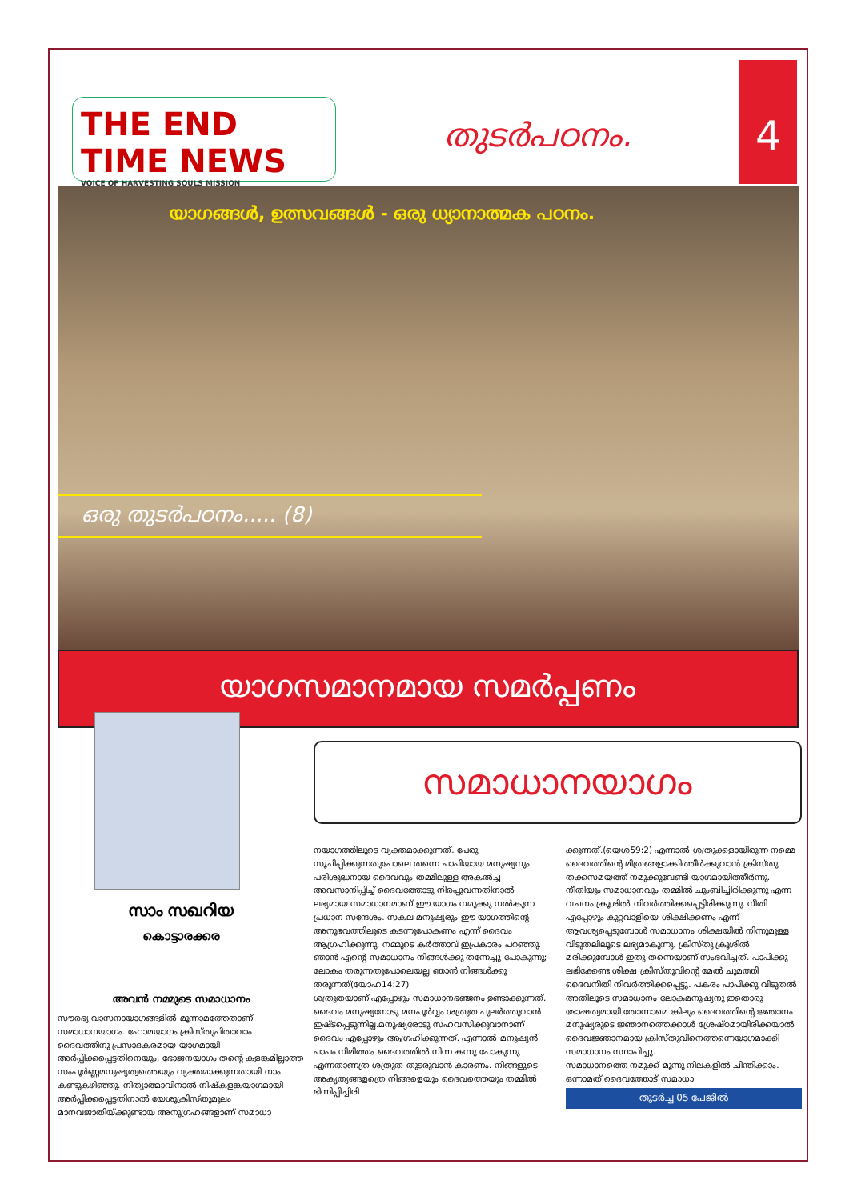THE END TIME NEWS
VOICE OF HARVESTING SOULS MISSION
തുടർപഠനം.
4
യാഗങ്ങൾ, ഉത്സവങ്ങൾ - ഒരു ധ്യാനാത്മക പഠനം.
ഒരു തുടർപഠനം..... (8)
യാഗസമാനമായ സമർപ്പണം
സാം സഖറിയ
കൊട്ടാരക്കര
അവൻ നമ്മുടെ സമാധാനം
സൗരഭ്യ വാസനായാഗങ്ങളിൽ മൂന്നാമത്തേതാണ് സമാധാനയാഗം. ഹോമയാഗം ക്രിസ്തുപിതാവാം ദൈവത്തിനു പ്രസാദകരമായ യാഗമായി അർപ്പിക്കപ്പെട്ടതിനെയും, ഭോജനയാഗം തന്റെ കളങ്കമില്ലാത്ത സംപൂർണ്ണമനുഷ്യത്വത്തെയും വ്യക്തമാക്കുന്നതായി നാം കണ്ടുകഴിഞ്ഞു. നിത്യാത്മാവിനാൽ നിഷ്കളങ്കയാഗമായി അർപ്പിക്കപ്പെട്ടതിനാൽ യേശുക്രിസ്തുമൂലം മാനവജാതിയ്ക്കുണ്ടായ അനുഗ്രഹങ്ങളാണ് സമാധാ
സമാധാനയാഗം
നയാഗത്തിലൂടെ വ്യക്തമാക്കുന്നത്. പേരു സൂചിപ്പിക്കുന്നതുപോലെ തന്നെ പാപിയായ മനുഷ്യനും പരിശുദ്ധനായ ദൈവവും തമ്മിലുള്ള അകൽച്ച അവസാനിപ്പിച്ച് ദൈവത്തോടു നിരപ്പുവന്നതിനാൽ ലഭ്യമായ സമാധാനമാണ് ഈ യാഗം നമുക്കു നൽകുന്ന പ്രധാന സന്ദേശം. സകല മനുഷ്യരും ഈ യാഗത്തിന്റെ അനുഭവത്തിലൂടെ കടന്നുപോകണം എന്ന് ദൈവം ആഗ്രഹിക്കുന്നു. നമ്മുടെ കർത്താവ് ഇപ്രകാരം പറഞ്ഞു. ഞാൻ എന്റെ സമാധാനം നിങ്ങൾക്കു തന്നേച്ചു പോകുന്നു; ലോകം തരുന്നതുപോലെയല്ല ഞാൻ നിങ്ങൾക്കു തരുന്നത്(യോഹ14:27)
ശത്രുതയാണ് എപ്പോഴും സമാധാനഭഞ്ജനം ഉണ്ടാക്കുന്നത്. ദൈവം മനുഷ്യനോടു മനപൂർവ്വം ശത്രുത പുലർത്തുവാൻ ഇഷ്ടപ്പെടുന്നില്ല.മനുഷ്യരോടു സഹവസിക്കുവാനാണ് ദൈവം എപ്പോഴും ആഗ്രഹിക്കുന്നത്. എന്നാൽ മനുഷ്യൻ പാപം നിമിത്തം ദൈവത്തിൽ നിന്ന കന്നു പോകുന്നു എന്നതാണത്ര ശത്രുത തുടരുവാൻ കാരണം. നിങ്ങളുടെ അകൃത്യങ്ങളത്രെ നിങ്ങളെയും ദൈവത്തെയും തമ്മിൽ ഭിന്നിപ്പിച്ചിരി
ക്കുന്നത്.(യെശ59:2) എന്നാൽ ശത്രുക്കളായിരുന്ന നമ്മെ ദൈവത്തിന്റെ മിത്രങ്ങളാക്കിത്തീർക്കുവാൻ ക്രിസ്തു തക്കസമയത്ത് നമുക്കുവേണ്ടി യാഗമായിത്തീർന്നു. നീതിയും സമാധാനവും തമ്മിൽ ചുംബിച്ചിരിക്കുന്നു എന്ന വചനം ക്രൂശിൽ നിവർത്തിക്കപ്പെട്ടിരിക്കുന്നു. നീതി എപ്പോഴും കുറ്റവാളിയെ ശിക്ഷിക്കണം എന്ന് ആവശ്യപ്പെടുമ്പോൾ സമാധാനം ശിക്ഷയിൽ നിന്നുമുള്ള വിടുതലിലൂടെ ലഭ്യമാകുന്നു. ക്രിസ്തു ക്രൂശിൽ മരിക്കുമ്പോൾ ഇതു തന്നെയാണ് സംഭവിച്ചത്. പാപിക്കു ലഭിക്കേണ്ട ശിക്ഷ ക്രിസ്തുവിന്റെ മേൽ ചുമത്തി ദൈവനീതി നിവർത്തിക്കപ്പെട്ടു. പകരം പാപിക്കു വിടുതൽ അതിലൂടെ സമാധാനം ലോകമനുഷ്യനു ഇതൊരു ഭോഷത്വമായി തോന്നാമെ ങ്കിലും ദൈവത്തിന്റെ ജ്ഞാനം മനുഷ്യരുടെ ജ്ഞാനത്തെക്കാൾ ശ്രേഷ്ഠമായിരിക്കയാൽ ദൈവജ്ഞാനമായ ക്രിസ്തുവിനെത്തന്നെയാഗമാക്കി സമാധാനം സ്ഥാപിച്ചു.
സമാധാനത്തെ നമുക്ക് മൂന്നു നിലകളിൽ ചിന്തിക്കാം. ഒന്നാമത് ദൈവത്തോട് സമാധാ
തുടർച്ച 05 പേജിൽ